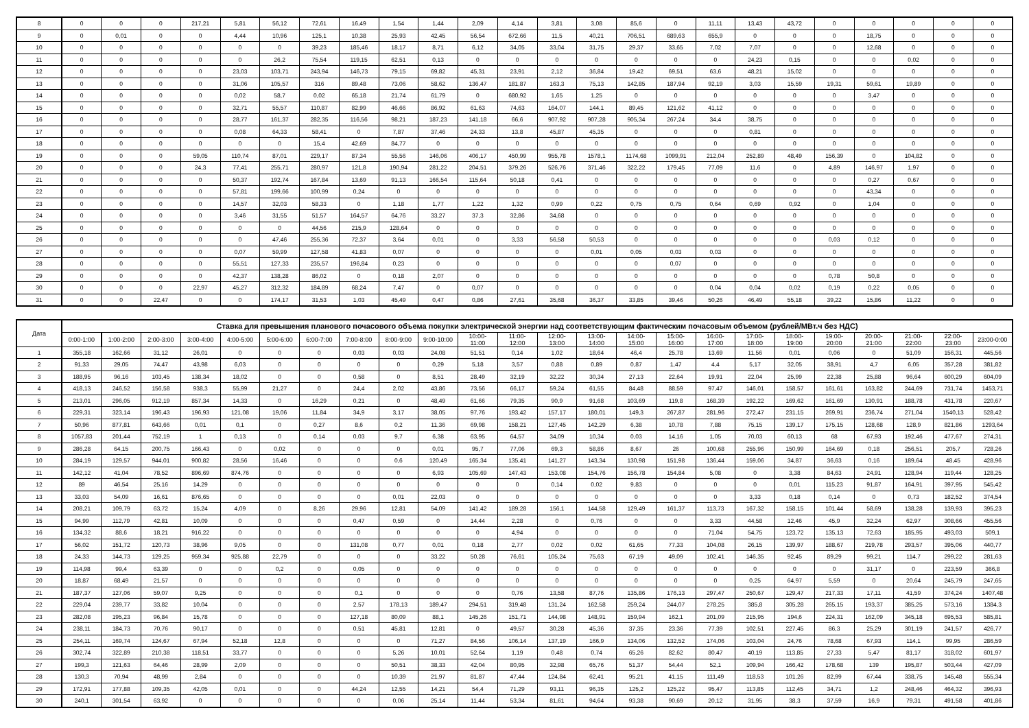| 8 | 0 | 0 | 0 | 217,21 | 5,81 | 56,12 | 72,61 | 16,49 | 1,54 | 1,44 | 2,09 | 4,14 | 3,81 | 3,08 | 85,6 | 0 | 11,11 | 13,43 | 43,72 | 0 | 0 | 0 | 0 | 0 |
| 9 | 0 | 0,01 | 0 | 0 | 4,44 | 10,96 | 125,1 | 10,38 | 25,93 | 42,45 | 56,54 | 672,66 | 11,5 | 40,21 | 706,51 | 689,63 | 655,9 | 0 | 0 | 0 | 18,75 | 0 | 0 | 0 |
| 10 | 0 | 0 | 0 | 0 | 0 | 0 | 39,23 | 185,46 | 18,17 | 8,71 | 6,12 | 34,05 | 33,04 | 31,75 | 29,37 | 33,65 | 7,02 | 7,07 | 0 | 0 | 12,68 | 0 | 0 | 0 |
| 11 | 0 | 0 | 0 | 0 | 0 | 26,2 | 75,54 | 119,15 | 62,51 | 0,13 | 0 | 0 | 0 | 0 | 0 | 0 | 0 | 24,23 | 0,15 | 0 | 0 | 0,02 | 0 | 0 |
| 12 | 0 | 0 | 0 | 0 | 23,03 | 103,71 | 243,94 | 146,73 | 79,15 | 69,82 | 45,31 | 23,91 | 2,12 | 36,84 | 19,42 | 69,51 | 63,6 | 48,21 | 15,02 | 0 | 0 | 0 | 0 | 0 |
| 13 | 0 | 0 | 0 | 0 | 31,06 | 105,57 | 316 | 89,48 | 73,06 | 58,62 | 136,47 | 181,87 | 163,3 | 75,13 | 142,85 | 187,94 | 92,19 | 3,03 | 15,59 | 19,31 | 59,61 | 19,89 | 0 | 0 |
| 14 | 0 | 0 | 0 | 0 | 0,02 | 58,7 | 0,02 | 65,18 | 21,74 | 61,79 | 0 | 680,92 | 1,65 | 1,25 | 0 | 0 | 0 | 0 | 0 | 0 | 3,47 | 0 | 0 | 0 |
| 15 | 0 | 0 | 0 | 0 | 32,71 | 55,57 | 110,87 | 82,99 | 46,66 | 86,92 | 61,63 | 74,63 | 164,07 | 144,1 | 89,45 | 121,62 | 41,12 | 0 | 0 | 0 | 0 | 0 | 0 | 0 |
| 16 | 0 | 0 | 0 | 0 | 28,77 | 161,37 | 282,35 | 116,56 | 98,21 | 187,23 | 141,18 | 66,6 | 907,92 | 907,28 | 905,34 | 267,24 | 34,4 | 38,75 | 0 | 0 | 0 | 0 | 0 | 0 |
| 17 | 0 | 0 | 0 | 0 | 0,08 | 64,33 | 58,41 | 0 | 7,87 | 37,46 | 24,33 | 13,8 | 45,87 | 45,35 | 0 | 0 | 0 | 0,81 | 0 | 0 | 0 | 0 | 0 | 0 |
| 18 | 0 | 0 | 0 | 0 | 0 | 0 | 15,4 | 42,69 | 84,77 | 0 | 0 | 0 | 0 | 0 | 0 | 0 | 0 | 0 | 0 | 0 | 0 | 0 | 0 | 0 |
| 19 | 0 | 0 | 0 | 59,05 | 110,74 | 87,01 | 229,17 | 87,34 | 55,56 | 146,06 | 406,17 | 450,99 | 955,78 | 1578,1 | 1174,68 | 1099,91 | 212,04 | 252,89 | 48,49 | 156,39 | 0 | 104,82 | 0 | 0 |
| 20 | 0 | 0 | 0 | 24,3 | 77,41 | 255,71 | 280,97 | 121,8 | 190,94 | 281,22 | 204,51 | 379,26 | 526,76 | 371,46 | 322,22 | 179,45 | 77,09 | 11,6 | 0 | 4,89 | 146,97 | 1,97 | 0 | 0 |
| 21 | 0 | 0 | 0 | 0 | 50,37 | 192,74 | 167,84 | 13,69 | 91,13 | 166,54 | 115,64 | 50,18 | 0,41 | 0 | 0 | 0 | 0 | 0 | 0 | 0 | 0,27 | 0,67 | 0 | 0 |
| 22 | 0 | 0 | 0 | 0 | 57,81 | 199,66 | 100,99 | 0,24 | 0 | 0 | 0 | 0 | 0 | 0 | 0 | 0 | 0 | 0 | 0 | 0 | 43,34 | 0 | 0 | 0 |
| 23 | 0 | 0 | 0 | 0 | 14,57 | 32,03 | 58,33 | 0 | 1,18 | 1,77 | 1,22 | 1,32 | 0,99 | 0,22 | 0,75 | 0,75 | 0,64 | 0,69 | 0,92 | 0 | 1,04 | 0 | 0 | 0 |
| 24 | 0 | 0 | 0 | 0 | 3,46 | 31,55 | 51,57 | 164,57 | 64,76 | 33,27 | 37,3 | 32,86 | 34,68 | 0 | 0 | 0 | 0 | 0 | 0 | 0 | 0 | 0 | 0 | 0 |
| 25 | 0 | 0 | 0 | 0 | 0 | 0 | 44,56 | 215,9 | 128,64 | 0 | 0 | 0 | 0 | 0 | 0 | 0 | 0 | 0 | 0 | 0 | 0 | 0 | 0 | 0 |
| 26 | 0 | 0 | 0 | 0 | 0 | 47,46 | 255,36 | 72,37 | 3,64 | 0,01 | 0 | 3,33 | 56,58 | 50,53 | 0 | 0 | 0 | 0 | 0 | 0,03 | 0,12 | 0 | 0 | 0 |
| 27 | 0 | 0 | 0 | 0 | 0,07 | 59,99 | 127,58 | 41,83 | 0,07 | 0 | 0 | 0 | 0 | 0,01 | 0,05 | 0,03 | 0,03 | 0 | 0 | 0 | 0 | 0 | 0 | 0 |
| 28 | 0 | 0 | 0 | 0 | 55,51 | 127,33 | 235,57 | 196,84 | 0,23 | 0 | 0 | 0 | 0 | 0 | 0 | 0,07 | 0 | 0 | 0 | 0 | 0 | 0 | 0 | 0 |
| 29 | 0 | 0 | 0 | 0 | 42,37 | 138,28 | 86,02 | 0 | 0,18 | 2,07 | 0 | 0 | 0 | 0 | 0 | 0 | 0 | 0 | 0 | 0,78 | 50,8 | 0 | 0 | 0 |
| 30 | 0 | 0 | 0 | 22,97 | 45,27 | 312,32 | 184,89 | 68,24 | 7,47 | 0 | 0,07 | 0 | 0 | 0 | 0 | 0 | 0,04 | 0,04 | 0,02 | 0,19 | 0,22 | 0,05 | 0 | 0 |
| 31 | 0 | 0 | 22,47 | 0 | 0 | 174,17 | 31,53 | 1,03 | 45,49 | 0,47 | 0,86 | 27,61 | 35,68 | 36,37 | 33,85 | 39,46 | 50,26 | 46,49 | 55,18 | 39,22 | 15,86 | 11,22 | 0 | 0 |
| Дата | Ставка для превышения планового почасового объема покупки электрической энергии над соответствующим фактическим почасовым объемом (рублей/МВт.ч без НДС) | | | | | | | | | | | | | | | | | | | | | | | |
| --- | --- | --- | --- | --- | --- | --- | --- | --- | --- | --- | --- | --- | --- | --- | --- | --- | --- | --- | --- | --- | --- | --- | --- | --- |
| | 0:00-1:00 | 1:00-2:00 | 2:00-3:00 | 3:00-4:00 | 4:00-5:00 | 5:00-6:00 | 6:00-7:00 | 7:00-8:00 | 8:00-9:00 | 9:00-10:00 | 10:00- 11:00 | 11:00- 12:00 | 12:00- 13:00 | 13:00- 14:00 | 14:00- 15:00 | 15:00- 16:00 | 16:00- 17:00 | 17:00- 18:00 | 18:00- 19:00 | 19:00- 20:00 | 20:00- 21:00 | 21:00- 22:00 | 22:00- 23:00 | 23:00-0:00 |
| 1 | 355,18 | 162,66 | 31,12 | 26,01 | 0 | 0 | 0 | 0,03 | 0,03 | 24,08 | 51,51 | 0,14 | 1,02 | 18,64 | 46,4 | 25,78 | 13,69 | 11,56 | 0,01 | 0,06 | 0 | 51,09 | 156,31 | 445,56 |
| 2 | 91,33 | 29,05 | 74,47 | 43,98 | 6,03 | 0 | 0 | 0 | 0 | 0,29 | 5,18 | 3,57 | 0,88 | 0,89 | 0,87 | 1,47 | 4,4 | 5,17 | 32,05 | 38,91 | 4,7 | 6,05 | 357,28 | 381,82 |
| 3 | 188,95 | 96,16 | 103,45 | 138,34 | 18,02 | 0 | 0 | 0,58 | 0 | 8,51 | 28,49 | 32,19 | 32,22 | 30,34 | 27,13 | 22,64 | 19,91 | 22,04 | 25,99 | 22,38 | 25,88 | 96,64 | 600,29 | 604,09 |
| 4 | 418,13 | 246,52 | 156,58 | 938,3 | 55,99 | 21,27 | 0 | 24,4 | 2,02 | 43,86 | 73,56 | 66,17 | 59,24 | 61,55 | 84,48 | 88,59 | 97,47 | 146,01 | 158,57 | 161,61 | 163,82 | 244,69 | 731,74 | 1453,71 |
| 5 | 213,01 | 296,05 | 912,19 | 857,34 | 14,33 | 0 | 16,29 | 0,21 | 0 | 48,49 | 61,66 | 79,35 | 90,9 | 91,68 | 103,69 | 119,8 | 168,39 | 192,22 | 169,62 | 161,69 | 130,91 | 188,78 | 431,78 | 220,67 |
| 6 | 229,31 | 323,14 | 196,43 | 196,93 | 121,08 | 19,06 | 11,84 | 34,9 | 3,17 | 38,05 | 97,76 | 193,42 | 157,17 | 180,01 | 149,3 | 267,87 | 281,96 | 272,47 | 231,15 | 269,91 | 236,74 | 271,04 | 1540,13 | 528,42 |
| 7 | 50,96 | 877,81 | 643,66 | 0,01 | 0,1 | 0 | 0,27 | 8,6 | 0,2 | 11,36 | 69,98 | 158,21 | 127,45 | 142,29 | 6,38 | 10,78 | 7,88 | 75,15 | 139,17 | 175,15 | 128,68 | 128,9 | 821,86 | 1293,64 |
| 8 | 1057,83 | 201,44 | 752,19 | 1 | 0,13 | 0 | 0,14 | 0,03 | 9,7 | 6,38 | 63,95 | 64,57 | 34,09 | 10,34 | 0,03 | 14,16 | 1,05 | 70,03 | 60,13 | 68 | 67,93 | 192,46 | 477,67 | 274,31 |
| 9 | 286,28 | 64,15 | 200,75 | 166,43 | 0 | 0,02 | 0 | 0 | 0 | 0,01 | 95,7 | 77,06 | 69,3 | 58,86 | 8,67 | 26 | 100,68 | 255,96 | 150,99 | 164,69 | 0,18 | 256,51 | 205,7 | 728,26 |
| 10 | 284,19 | 129,57 | 944,01 | 900,82 | 28,56 | 16,46 | 0 | 0 | 0,6 | 120,49 | 165,34 | 135,41 | 141,27 | 143,34 | 130,98 | 151,98 | 136,44 | 159,06 | 34,87 | 36,63 | 0,16 | 189,64 | 48,45 | 428,96 |
| 11 | 142,12 | 41,04 | 78,52 | 896,69 | 874,76 | 0 | 0 | 0 | 0 | 6,93 | 105,69 | 147,43 | 153,08 | 154,76 | 156,78 | 154,84 | 5,08 | 0 | 3,38 | 84,63 | 24,91 | 128,94 | 119,44 | 128,25 |
| 12 | 89 | 46,54 | 25,16 | 14,29 | 0 | 0 | 0 | 0 | 0 | 0 | 0 | 0 | 0,14 | 0,02 | 9,83 | 0 | 0 | 0 | 0,01 | 115,23 | 91,87 | 164,91 | 397,95 | 545,42 |
| 13 | 33,03 | 54,09 | 16,61 | 876,65 | 0 | 0 | 0 | 0 | 0,01 | 22,03 | 0 | 0 | 0 | 0 | 0 | 0 | 0 | 3,33 | 0,18 | 0,14 | 0 | 0,73 | 182,52 | 374,54 |
| 14 | 208,21 | 109,79 | 63,72 | 15,24 | 4,09 | 0 | 8,26 | 29,96 | 12,81 | 54,09 | 141,42 | 189,28 | 156,1 | 144,58 | 129,49 | 161,37 | 113,73 | 167,32 | 158,15 | 101,44 | 58,69 | 138,28 | 139,93 | 395,23 |
| 15 | 94,99 | 112,79 | 42,81 | 10,09 | 0 | 0 | 0 | 0,47 | 0,59 | 0 | 14,44 | 2,28 | 0 | 0,76 | 0 | 0 | 3,33 | 44,58 | 12,46 | 45,9 | 32,24 | 62,97 | 308,66 | 455,56 |
| 16 | 134,32 | 88,6 | 18,21 | 916,22 | 0 | 0 | 0 | 0 | 0 | 0 | 0 | 4,94 | 0 | 0 | 0 | 0 | 71,04 | 54,75 | 123,72 | 135,13 | 72,63 | 185,95 | 493,03 | 509,1 |
| 17 | 56,02 | 151,72 | 120,73 | 38,96 | 9,05 | 0 | 0 | 131,08 | 0,77 | 0,01 | 0,18 | 2,77 | 0,02 | 0,02 | 61,65 | 77,33 | 104,08 | 26,15 | 139,97 | 188,67 | 219,78 | 293,57 | 395,06 | 440,77 |
| 18 | 24,33 | 144,73 | 129,25 | 959,34 | 925,88 | 22,79 | 0 | 0 | 0 | 33,22 | 50,28 | 76,61 | 105,24 | 75,63 | 67,19 | 49,09 | 102,41 | 146,35 | 92,45 | 89,29 | 99,21 | 114,7 | 299,22 | 281,63 |
| 19 | 114,98 | 99,4 | 63,39 | 0 | 0 | 0,2 | 0 | 0,05 | 0 | 0 | 0 | 0 | 0 | 0 | 0 | 0 | 0 | 0 | 0 | 0 | 31,17 | 0 | 223,59 | 366,8 |
| 20 | 18,87 | 68,49 | 21,57 | 0 | 0 | 0 | 0 | 0 | 0 | 0 | 0 | 0 | 0 | 0 | 0 | 0 | 0 | 0,25 | 64,97 | 5,59 | 0 | 20,64 | 245,79 | 247,65 |
| 21 | 187,37 | 127,06 | 59,07 | 9,25 | 0 | 0 | 0 | 0,1 | 0 | 0 | 0 | 0,76 | 13,58 | 87,76 | 135,86 | 176,13 | 297,47 | 250,67 | 129,47 | 217,33 | 17,11 | 41,59 | 374,24 | 1407,48 |
| 22 | 229,04 | 239,77 | 33,82 | 10,04 | 0 | 0 | 0 | 2,57 | 178,13 | 189,47 | 294,51 | 319,48 | 131,24 | 162,58 | 259,24 | 244,07 | 278,25 | 385,8 | 305,28 | 265,15 | 193,37 | 385,25 | 573,16 | 1384,3 |
| 23 | 282,08 | 195,23 | 96,84 | 15,78 | 0 | 0 | 0 | 127,18 | 80,09 | 88,1 | 145,26 | 151,71 | 144,98 | 148,91 | 159,94 | 162,1 | 201,09 | 215,95 | 194,6 | 224,31 | 162,09 | 345,18 | 695,53 | 585,81 |
| 24 | 238,11 | 184,73 | 70,76 | 90,17 | 0 | 0 | 0 | 0,51 | 45,81 | 12,81 | 0 | 49,57 | 30,28 | 45,36 | 37,35 | 23,36 | 77,39 | 102,51 | 227,45 | 86,3 | 25,29 | 301,19 | 241,57 | 426,77 |
| 25 | 254,11 | 169,74 | 124,67 | 67,94 | 52,18 | 12,8 | 0 | 0 | 0 | 71,27 | 84,56 | 106,14 | 137,19 | 166,9 | 134,06 | 132,52 | 174,06 | 103,04 | 24,76 | 78,68 | 67,93 | 114,1 | 99,95 | 286,59 |
| 26 | 302,74 | 322,89 | 210,38 | 118,51 | 33,77 | 0 | 0 | 0 | 5,26 | 10,01 | 52,64 | 1,19 | 0,48 | 0,74 | 65,26 | 82,62 | 80,47 | 40,19 | 113,85 | 27,33 | 5,47 | 81,17 | 318,02 | 601,97 |
| 27 | 199,3 | 121,63 | 64,46 | 28,99 | 2,09 | 0 | 0 | 0 | 50,51 | 38,33 | 42,04 | 80,95 | 32,98 | 65,76 | 51,37 | 54,44 | 52,1 | 109,94 | 166,42 | 178,68 | 139 | 195,87 | 503,44 | 427,09 |
| 28 | 130,3 | 70,94 | 48,99 | 2,84 | 0 | 0 | 0 | 0 | 10,39 | 21,97 | 81,87 | 47,44 | 124,84 | 62,41 | 95,21 | 41,15 | 111,49 | 118,53 | 101,26 | 82,99 | 67,44 | 338,75 | 145,48 | 555,34 |
| 29 | 172,91 | 177,88 | 109,35 | 42,05 | 0,01 | 0 | 0 | 44,24 | 12,55 | 14,21 | 54,4 | 71,29 | 93,11 | 96,35 | 125,2 | 125,22 | 95,47 | 113,85 | 112,45 | 34,71 | 1,2 | 248,46 | 464,32 | 396,93 |
| 30 | 240,1 | 301,54 | 63,92 | 0 | 0 | 0 | 0 | 0 | 0,06 | 25,14 | 11,44 | 53,34 | 81,61 | 94,64 | 93,38 | 90,69 | 20,12 | 31,95 | 38,3 | 37,59 | 16,9 | 79,31 | 491,58 | 401,86 |